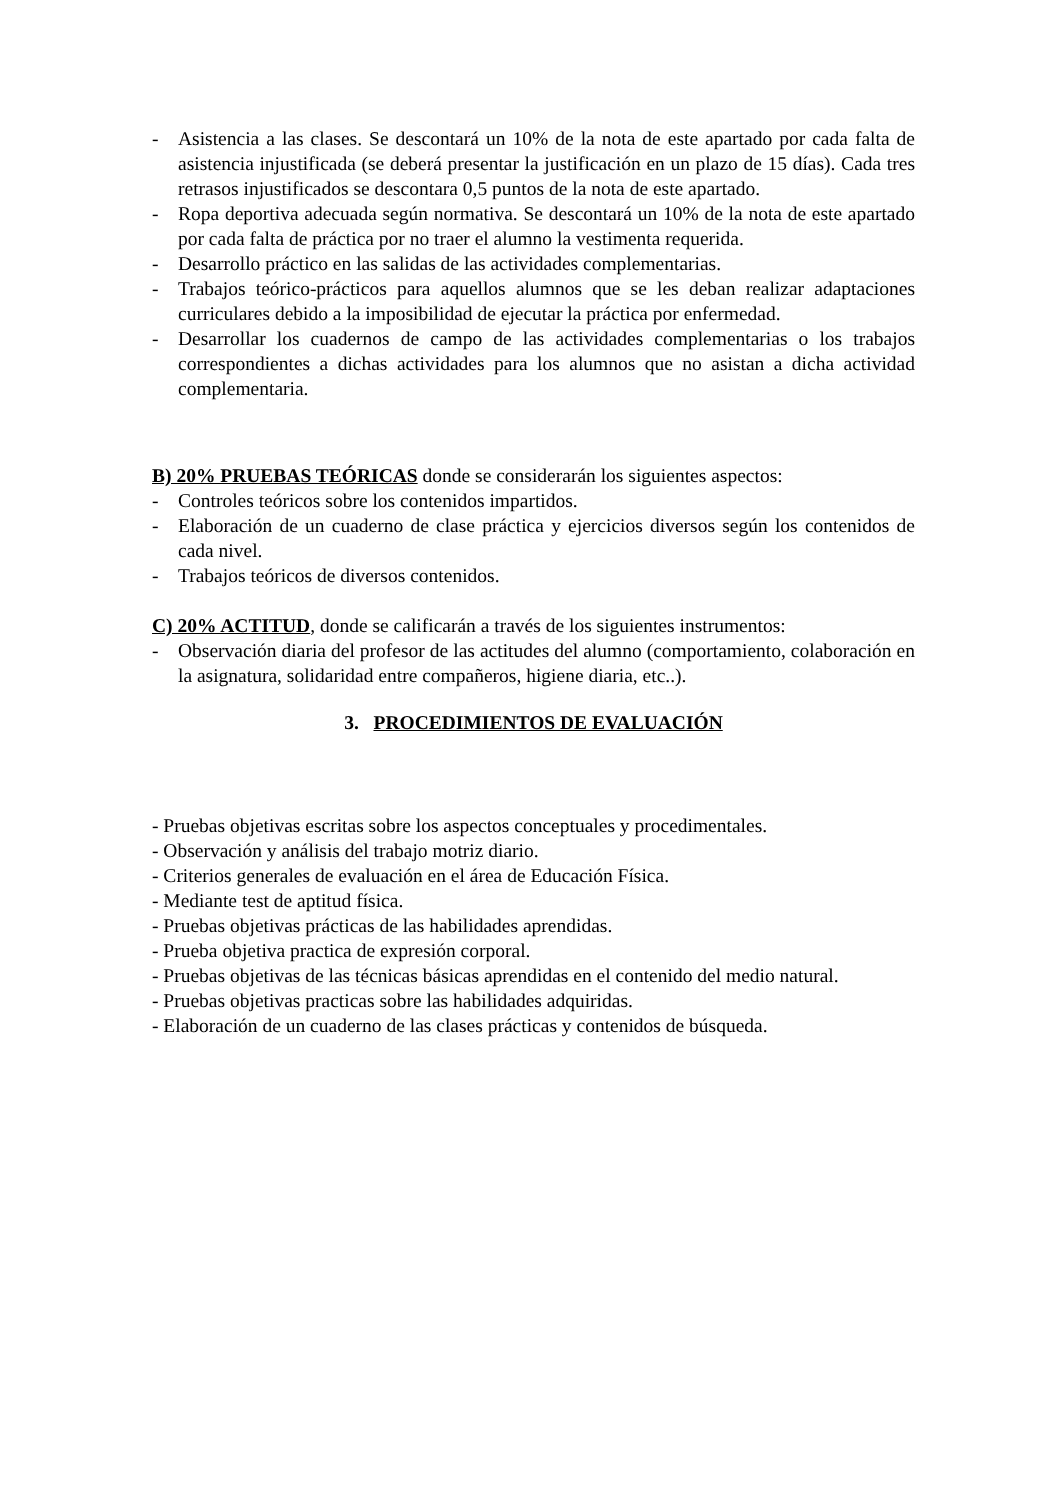- Asistencia a las clases. Se descontará un 10% de la nota de este apartado por cada falta de asistencia injustificada (se deberá presentar la justificación en un plazo de 15 días). Cada tres retrasos injustificados se descontara 0,5 puntos de la nota de este apartado.
- Ropa deportiva adecuada según normativa. Se descontará un 10% de la nota de este apartado por cada falta de práctica por no traer el alumno la vestimenta requerida.
- Desarrollo práctico en las salidas de las actividades complementarias.
- Trabajos teórico-prácticos para aquellos alumnos que se les deban realizar adaptaciones curriculares debido a la imposibilidad de ejecutar la práctica por enfermedad.
- Desarrollar los cuadernos de campo de las actividades complementarias o los trabajos correspondientes a dichas actividades para los alumnos que no asistan a dicha actividad complementaria.
B) 20% PRUEBAS TEÓRICAS donde se considerarán los siguientes aspectos:
- Controles teóricos sobre los contenidos impartidos.
- Elaboración de un cuaderno de clase práctica y ejercicios diversos según los contenidos de cada nivel.
- Trabajos teóricos de diversos contenidos.
C) 20% ACTITUD, donde se calificarán a través de los siguientes instrumentos:
- Observación diaria del profesor de las actitudes del alumno (comportamiento, colaboración en la asignatura, solidaridad entre compañeros, higiene diaria, etc..).
3. PROCEDIMIENTOS DE EVALUACIÓN
- Pruebas objetivas escritas sobre los aspectos conceptuales y procedimentales.
- Observación y análisis del trabajo motriz diario.
- Criterios generales de evaluación en el área de Educación Física.
- Mediante test de aptitud física.
- Pruebas objetivas prácticas de las habilidades aprendidas.
- Prueba objetiva practica de expresión corporal.
- Pruebas objetivas de las técnicas básicas aprendidas en el contenido del medio natural.
- Pruebas objetivas practicas sobre las habilidades adquiridas.
- Elaboración de un cuaderno de las clases prácticas y contenidos de búsqueda.